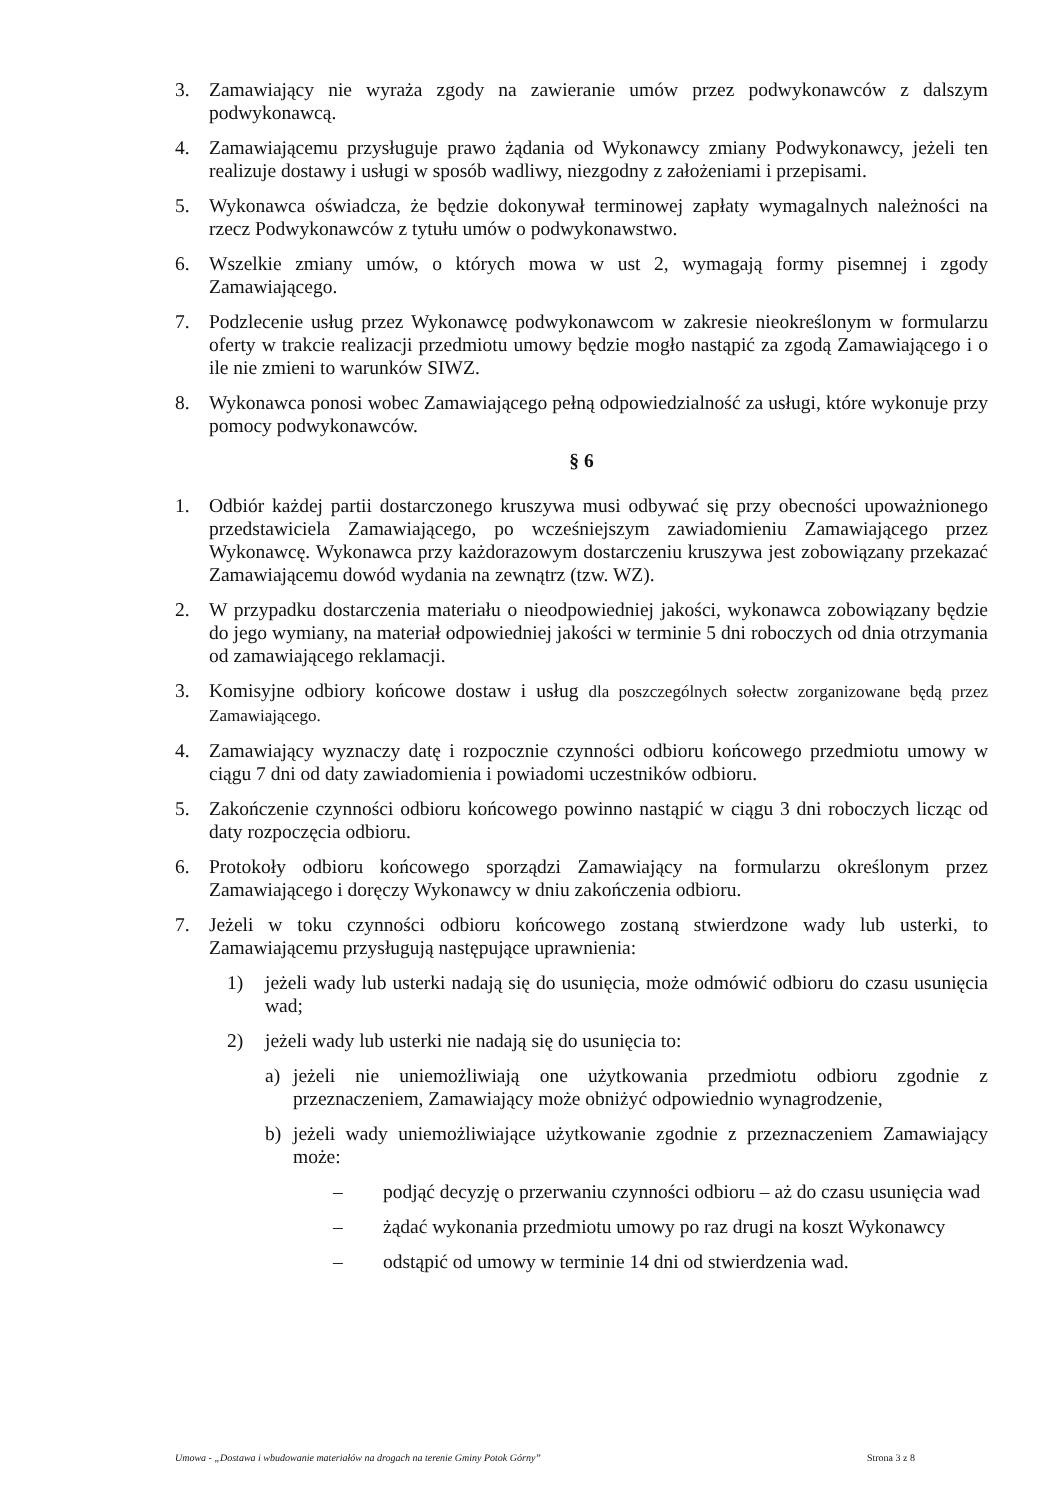3. Zamawiający nie wyraża zgody na zawieranie umów przez podwykonawców z dalszym podwykonawcą.
4. Zamawiającemu przysługuje prawo żądania od Wykonawcy zmiany Podwykonawcy, jeżeli ten realizuje dostawy i usługi w sposób wadliwy, niezgodny z założeniami i przepisami.
5. Wykonawca oświadcza, że będzie dokonywał terminowej zapłaty wymagalnych należności na rzecz Podwykonawców z tytułu umów o podwykonawstwo.
6. Wszelkie zmiany umów, o których mowa w ust 2, wymagają formy pisemnej i zgody Zamawiającego.
7. Podzlecenie usług przez Wykonawcę podwykonawcom w zakresie nieokreślonym w formularzu oferty w trakcie realizacji przedmiotu umowy będzie mogło nastąpić za zgodą Zamawiającego i o ile nie zmieni to warunków SIWZ.
8. Wykonawca ponosi wobec Zamawiającego pełną odpowiedzialność za usługi, które wykonuje przy pomocy podwykonawców.
§ 6
1. Odbiór każdej partii dostarczonego kruszywa musi odbywać się przy obecności upoważnionego przedstawiciela Zamawiającego, po wcześniejszym zawiadomieniu Zamawiającego przez Wykonawcę. Wykonawca przy każdorazowym dostarczeniu kruszywa jest zobowiązany przekazać Zamawiającemu dowód wydania na zewnątrz (tzw. WZ).
2. W przypadku dostarczenia materiału o nieodpowiedniej jakości, wykonawca zobowiązany będzie do jego wymiany, na materiał odpowiedniej jakości w terminie 5 dni roboczych od dnia otrzymania od zamawiającego reklamacji.
3. Komisyjne odbiory końcowe dostaw i usług dla poszczególnych sołectw zorganizowane będą przez Zamawiającego.
4. Zamawiający wyznaczy datę i rozpocznie czynności odbioru końcowego przedmiotu umowy w ciągu 7 dni od daty zawiadomienia i powiadomi uczestników odbioru.
5. Zakończenie czynności odbioru końcowego powinno nastąpić w ciągu 3 dni roboczych licząc od daty rozpoczęcia odbioru.
6. Protokoły odbioru końcowego sporządzi Zamawiający na formularzu określonym przez Zamawiającego i doręczy Wykonawcy w dniu zakończenia odbioru.
7. Jeżeli w toku czynności odbioru końcowego zostaną stwierdzone wady lub usterki, to Zamawiającemu przysługują następujące uprawnienia:
1) jeżeli wady lub usterki nadają się do usunięcia, może odmówić odbioru do czasu usunięcia wad;
2) jeżeli wady lub usterki nie nadają się do usunięcia to:
a) jeżeli nie uniemożliwiają one użytkowania przedmiotu odbioru zgodnie z przeznaczeniem, Zamawiający może obniżyć odpowiednio wynagrodzenie,
b) jeżeli wady uniemożliwiające użytkowanie zgodnie z przeznaczeniem Zamawiający może:
– podjąć decyzję o przerwaniu czynności odbioru – aż do czasu usunięcia wad
– żądać wykonania przedmiotu umowy po raz drugi na koszt Wykonawcy
– odstąpić od umowy w terminie 14 dni od stwierdzenia wad.
Umowa - „Dostawa i wbudowanie materiałów na drogach na terenie Gminy Potok Górny” Strona 3 z 8